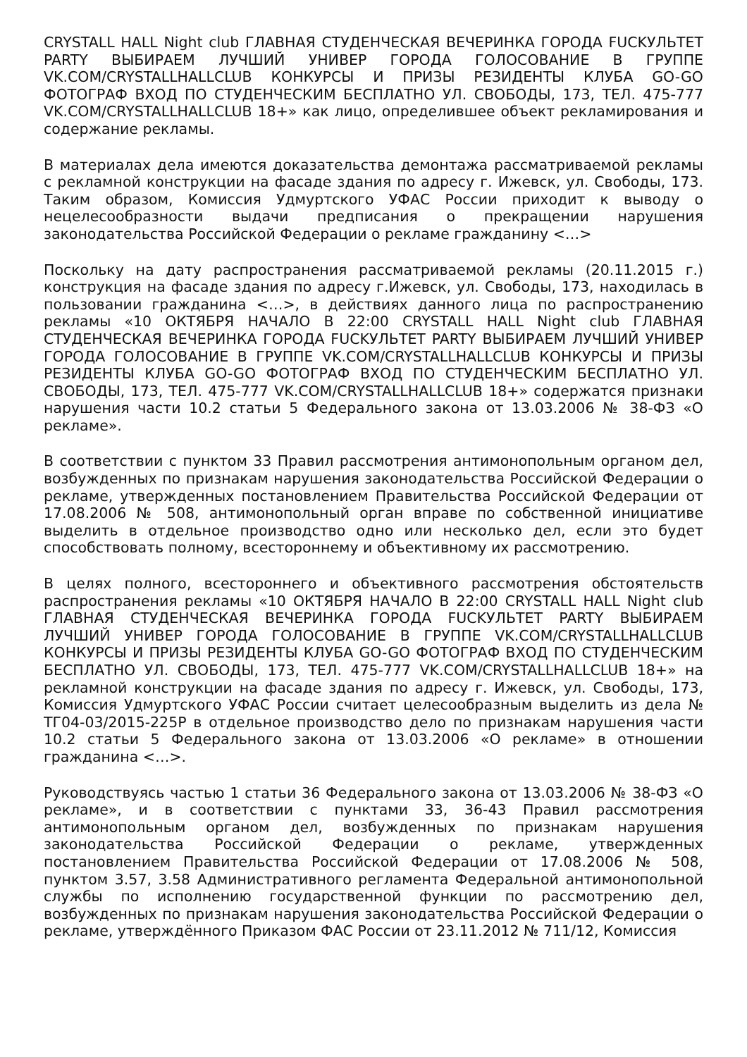CRYSTALL HALL Night club ГЛАВНАЯ СТУДЕНЧЕСКАЯ ВЕЧЕРИНКА ГОРОДА FUCKУЛЬТЕТ PARTY ВЫБИРАЕМ ЛУЧШИЙ УНИВЕР ГОРОДА ГОЛОСОВАНИЕ В ГРУППЕ VK.COM/CRYSTALLHALLCLUB КОНКУРСЫ И ПРИЗЫ РЕЗИДЕНТЫ КЛУБА GO-GO ФОТОГРАФ ВХОД ПО СТУДЕНЧЕСКИМ БЕСПЛАТНО УЛ. СВОБОДЫ, 173, ТЕЛ. 475-777 VK.COM/CRYSTALLHALLCLUB 18+» как лицо, определившее объект рекламирования и содержание рекламы.
В материалах дела имеются доказательства демонтажа рассматриваемой рекламы с рекламной конструкции на фасаде здания по адресу г. Ижевск, ул. Свободы, 173. Таким образом, Комиссия Удмуртского УФАС России приходит к выводу о нецелесообразности выдачи предписания о прекращении нарушения законодательства Российской Федерации о рекламе гражданину <…>
Поскольку на дату распространения рассматриваемой рекламы (20.11.2015 г.) конструкция на фасаде здания по адресу г.Ижевск, ул. Свободы, 173, находилась в пользовании гражданина <…>, в действиях данного лица по распространению рекламы «10 ОКТЯБРЯ НАЧАЛО В 22:00 CRYSTALL HALL Night club ГЛАВНАЯ СТУДЕНЧЕСКАЯ ВЕЧЕРИНКА ГОРОДА FUCKУЛЬТЕТ PARTY ВЫБИРАЕМ ЛУЧШИЙ УНИВЕР ГОРОДА ГОЛОСОВАНИЕ В ГРУППЕ VK.COM/CRYSTALLHALLCLUB КОНКУРСЫ И ПРИЗЫ РЕЗИДЕНТЫ КЛУБА GO-GO ФОТОГРАФ ВХОД ПО СТУДЕНЧЕСКИМ БЕСПЛАТНО УЛ. СВОБОДЫ, 173, ТЕЛ. 475-777 VK.COM/CRYSTALLHALLCLUB 18+» содержатся признаки нарушения части 10.2 статьи 5 Федерального закона от 13.03.2006 № 38-ФЗ «О рекламе».
В соответствии с пунктом 33 Правил рассмотрения антимонопольным органом дел, возбужденных по признакам нарушения законодательства Российской Федерации о рекламе, утвержденных постановлением Правительства Российской Федерации от 17.08.2006 № 508, антимонопольный орган вправе по собственной инициативе выделить в отдельное производство одно или несколько дел, если это будет способствовать полному, всестороннему и объективному их рассмотрению.
В целях полного, всестороннего и объективного рассмотрения обстоятельств распространения рекламы «10 ОКТЯБРЯ НАЧАЛО В 22:00 CRYSTALL HALL Night club ГЛАВНАЯ СТУДЕНЧЕСКАЯ ВЕЧЕРИНКА ГОРОДА FUCKУЛЬТЕТ PARTY ВЫБИРАЕМ ЛУЧШИЙ УНИВЕР ГОРОДА ГОЛОСОВАНИЕ В ГРУППЕ VK.COM/CRYSTALLHALLCLUB КОНКУРСЫ И ПРИЗЫ РЕЗИДЕНТЫ КЛУБА GO-GO ФОТОГРАФ ВХОД ПО СТУДЕНЧЕСКИМ БЕСПЛАТНО УЛ. СВОБОДЫ, 173, ТЕЛ. 475-777 VK.COM/CRYSTALLHALLCLUB 18+» на рекламной конструкции на фасаде здания по адресу г. Ижевск, ул. Свободы, 173, Комиссия Удмуртского УФАС России считает целесообразным выделить из дела № ТГ04-03/2015-225Р в отдельное производство дело по признакам нарушения части 10.2 статьи 5 Федерального закона от 13.03.2006 «О рекламе» в отношении гражданина <…>.
Руководствуясь частью 1 статьи 36 Федерального закона от 13.03.2006 № 38-ФЗ «О рекламе», и в соответствии с пунктами 33, 36-43 Правил рассмотрения антимонопольным органом дел, возбужденных по признакам нарушения законодательства Российской Федерации о рекламе, утвержденных постановлением Правительства Российской Федерации от 17.08.2006 № 508, пунктом 3.57, 3.58 Административного регламента Федеральной антимонопольной службы по исполнению государственной функции по рассмотрению дел, возбужденных по признакам нарушения законодательства Российской Федерации о рекламе, утверждённого Приказом ФАС России от 23.11.2012 № 711/12, Комиссия